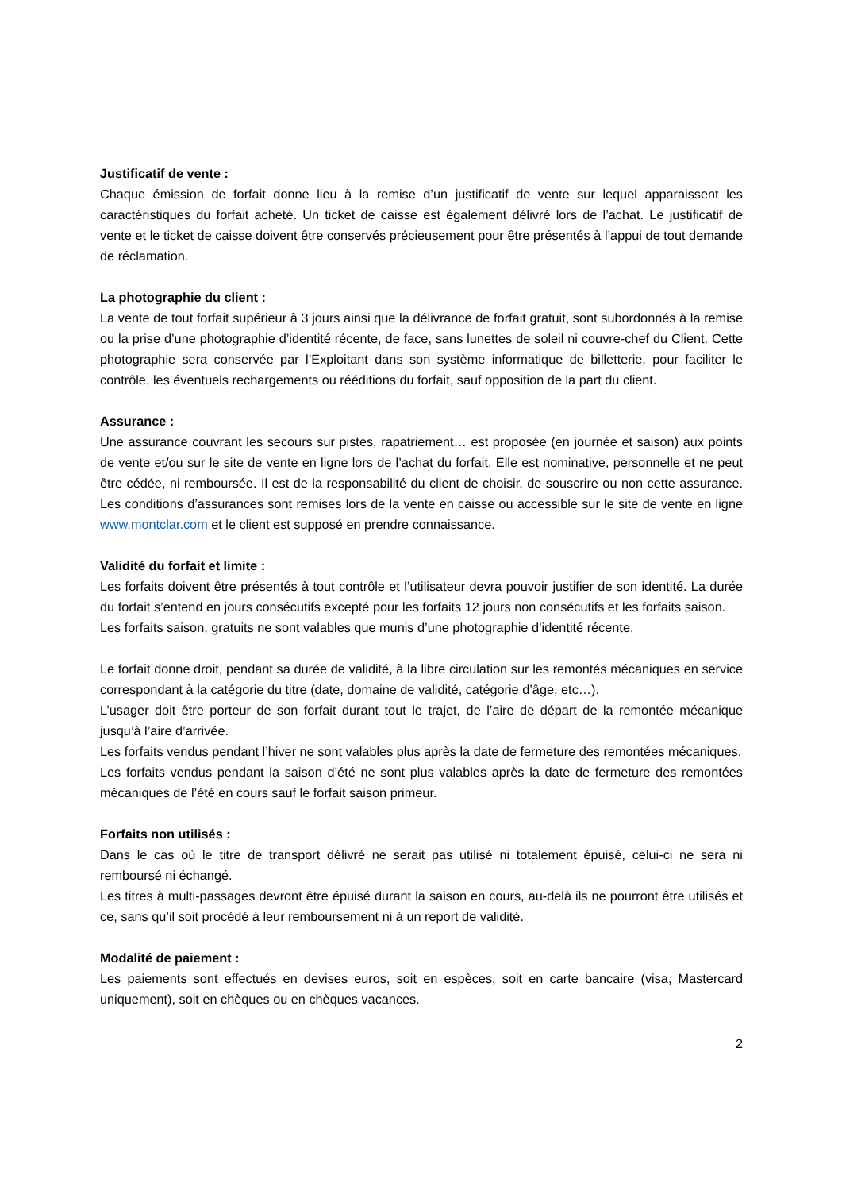Justificatif de vente :
Chaque émission de forfait donne lieu à la remise d’un justificatif de vente sur lequel apparaissent les caractéristiques du forfait acheté. Un ticket de caisse est également délivré lors de l’achat. Le justificatif de vente et le ticket de caisse doivent être conservés précieusement pour être présentés à l’appui de tout demande de réclamation.
La photographie du client :
La vente de tout forfait supérieur à 3 jours ainsi que la délivrance de forfait gratuit, sont subordonnés à la remise ou la prise d’une photographie d’identité récente, de face, sans lunettes de soleil ni couvre-chef du Client. Cette photographie sera conservée par l’Exploitant dans son système informatique de billetterie, pour faciliter le contrôle, les éventuels rechargements ou rééditions du forfait, sauf opposition de la part du client.
Assurance :
Une assurance couvrant les secours sur pistes, rapatriement… est proposée (en journée et saison) aux points de vente et/ou sur le site de vente en ligne lors de l’achat du forfait. Elle est nominative, personnelle et ne peut être cédée, ni remboursée. Il est de la responsabilité du client de choisir, de souscrire ou non cette assurance. Les conditions d’assurances sont remises lors de la vente en caisse ou accessible sur le site de vente en ligne www.montclar.com et le client est supposé en prendre connaissance.
Validité du forfait et limite :
Les forfaits doivent être présentés à tout contrôle et l’utilisateur devra pouvoir justifier de son identité. La durée du forfait s’entend en jours consécutifs excepté pour les forfaits 12 jours non consécutifs et les forfaits saison.
Les forfaits saison, gratuits ne sont valables que munis d’une photographie d’identité récente.
Le forfait donne droit, pendant sa durée de validité, à la libre circulation sur les remontés mécaniques en service correspondant à la catégorie du titre (date, domaine de validité, catégorie d’âge, etc…).
L’usager doit être porteur de son forfait durant tout le trajet, de l’aire de départ de la remontée mécanique jusqu’à l’aire d’arrivée.
Les forfaits vendus pendant l’hiver ne sont valables plus après la date de fermeture des remontées mécaniques.
Les forfaits vendus pendant la saison d’été ne sont plus valables après la date de fermeture des remontées mécaniques de l’été en cours sauf le forfait saison primeur.
Forfaits non utilisés :
Dans le cas où le titre de transport délivré ne serait pas utilisé ni totalement épuisé, celui-ci ne sera ni remboursé ni échangé.
Les titres à multi-passages devront être épuisé durant la saison en cours, au-delà ils ne pourront être utilisés et ce, sans qu’il soit procédé à leur remboursement ni à un report de validité.
Modalité de paiement :
Les paiements sont effectués en devises euros, soit en espèces, soit en carte bancaire (visa, Mastercard uniquement), soit en chèques ou en chèques vacances.
2